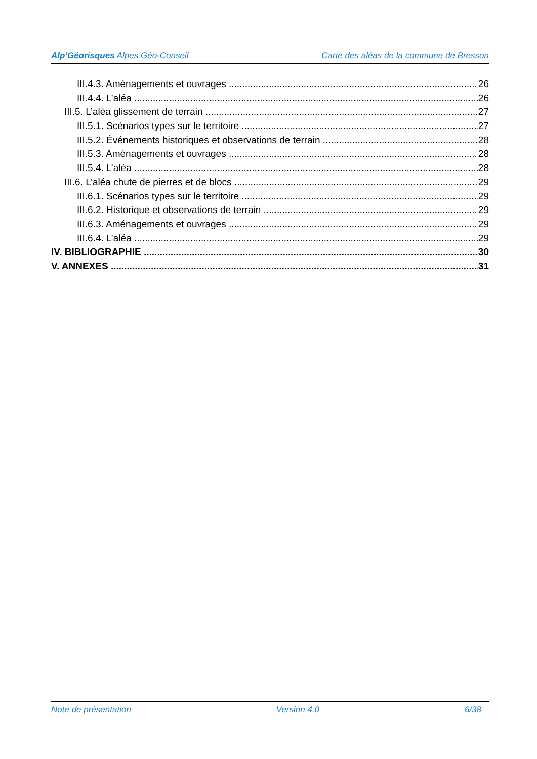Alp’Géorisques Alpes Géo-Conseil Carte des aléas de la commune de Bresson
III.4.3. Aménagements et ouvrages 26
III.4.4. L’aléa 26
III.5. L’aléa glissement de terrain 27
III.5.1. Scénarios types sur le territoire 27
III.5.2. Événements historiques et observations de terrain 28
III.5.3. Aménagements et ouvrages 28
III.5.4. L’aléa 28
III.6. L’aléa chute de pierres et de blocs 29
III.6.1. Scénarios types sur le territoire 29
III.6.2. Historique et observations de terrain 29
III.6.3. Aménagements et ouvrages 29
III.6.4. L’aléa 29
IV. BIBLIOGRAPHIE 30
V. ANNEXES 31
Note de présentation Version 4.0 6/38